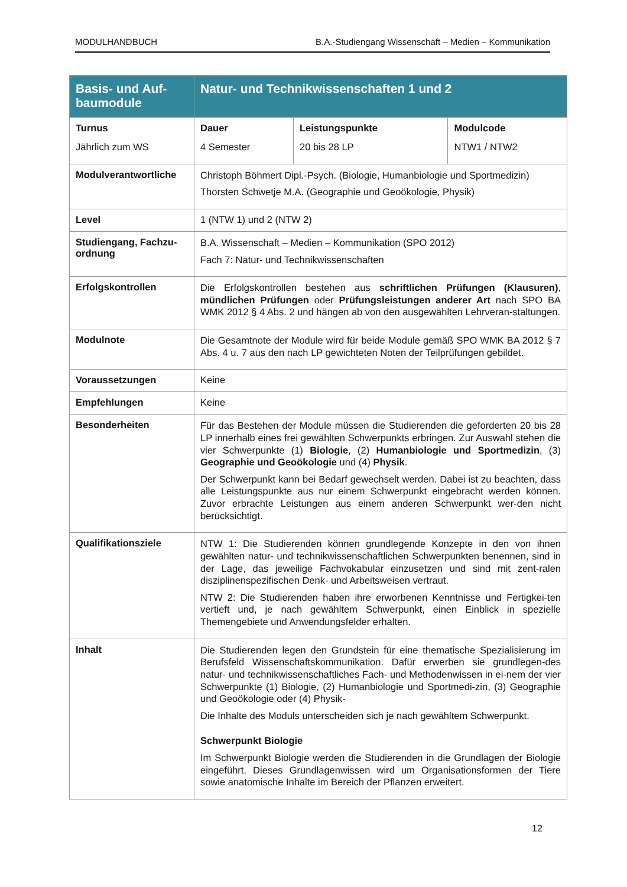MODULHANDBUCH B.A.-Studiengang Wissenschaft – Medien – Kommunikation
| Basis- und Auf- baumodule | Natur- und Technikwissenschaften 1 und 2 | | |
| --- | --- | --- | --- |
| Turnus Jährlich zum WS | Dauer 4 Semester | Leistungspunkte 20 bis 28 LP | Modulcode NTW1 / NTW2 |
| Modulverantwortliche | Christoph Böhmert Dipl.-Psych. (Biologie, Humanbiologie und Sportmedizin) Thorsten Schwetje M.A. (Geographie und Geoökologie, Physik) | | |
| Level | 1 (NTW 1) und 2 (NTW 2) | | |
| Studiengang, Fachzu-ordnung | B.A. Wissenschaft – Medien – Kommunikation (SPO 2012) Fach 7: Natur- und Technikwissenschaften | | |
| Erfolgskontrollen | Die Erfolgskontrollen bestehen aus schriftlichen Prüfungen (Klausuren) , mündlichen Prüfungen oder Prüfungsleistungen anderer Art nach SPO BA WMK 2012 § 4 Abs. 2 und hängen ab von den ausgewählten Lehrveran-staltungen. | | |
| Modulnote | Die Gesamtnote der Module wird für beide Module gemäß SPO WMK BA 2012 § 7 Abs. 4 u. 7 aus den nach LP gewichteten Noten der Teilprüfungen gebildet. | | |
| Voraussetzungen | Keine | | |
| Empfehlungen | Keine | | |
| Besonderheiten | Für das Bestehen der Module müssen die Studierenden die geforderten 20 bis 28 LP innerhalb eines frei gewählten Schwerpunkts erbringen. Zur Auswahl stehen die vier Schwerpunkte (1) Biologie , (2) Humanbiologie und Sportmedizin , (3) Geographie und Geoökologie und (4) Physik . Der Schwerpunkt kann bei Bedarf gewechselt werden. Dabei ist zu beachten, dass alle Leistungspunkte aus nur einem Schwerpunkt eingebracht werden können. Zuvor erbrachte Leistungen aus einem anderen Schwerpunkt wer-den nicht berücksichtigt. | | |
| Qualifikationsziele | NTW 1: Die Studierenden können grundlegende Konzepte in den von ihnen gewählten natur- und technikwissenschaftlichen Schwerpunkten benennen, sind in der Lage, das jeweilige Fachvokabular einzusetzen und sind mit zent-ralen disziplinenspezifischen Denk- und Arbeitsweisen vertraut. NTW 2: Die Studierenden haben ihre erworbenen Kenntnisse und Fertigkei-ten vertieft und, je nach gewähltem Schwerpunkt, einen Einblick in spezielle Themengebiete und Anwendungsfelder erhalten. | | |
| Inhalt | Die Studierenden legen den Grundstein für eine thematische Spezialisierung im Berufsfeld Wissenschaftskommunikation. Dafür erwerben sie grundlegen-des natur- und technikwissenschaftliches Fach- und Methodenwissen in ei-nem der vier Schwerpunkte (1) Biologie, (2) Humanbiologie und Sportmedi-zin, (3) Geographie und Geoökologie oder (4) Physik- Die Inhalte des Moduls unterscheiden sich je nach gewähltem Schwerpunkt. Schwerpunkt Biologie Im Schwerpunkt Biologie werden die Studierenden in die Grundlagen der Biologie eingeführt. Dieses Grundlagenwissen wird um Organisationsformen der Tiere sowie anatomische Inhalte im Bereich der Pflanzen erweitert. | | |
12